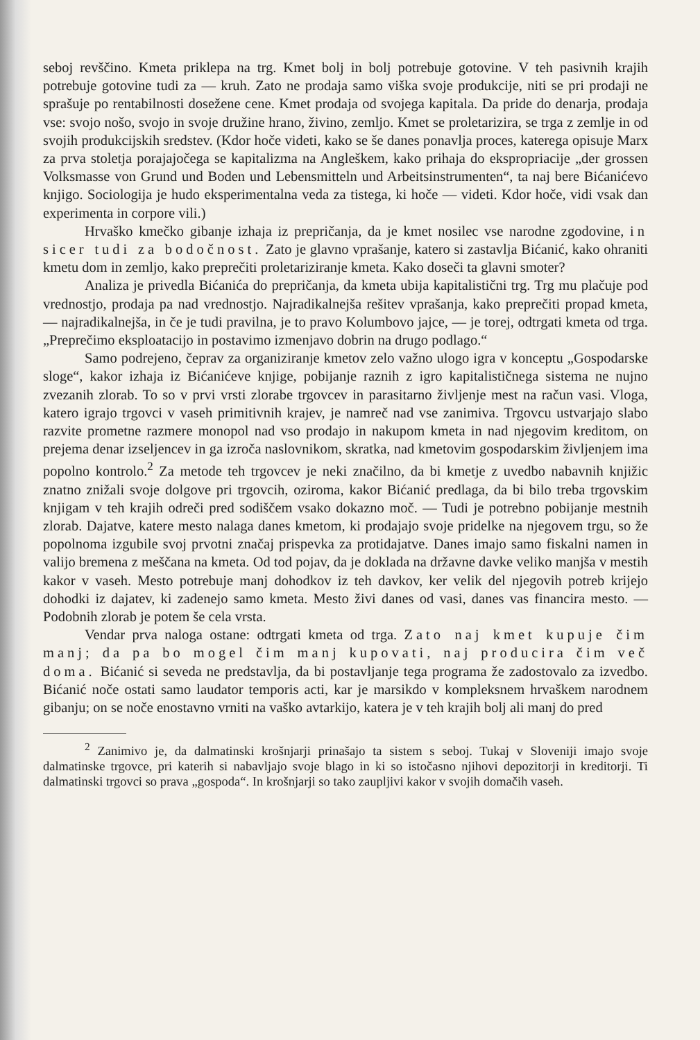seboj revščino. Kmeta priklepa na trg. Kmet bolj in bolj potrebuje gotovine. V teh pasivnih krajih potrebuje gotovine tudi za — kruh. Zato ne prodaja samo viška svoje produkcije, niti se pri prodaji ne sprašuje po rentabilnosti dosežene cene. Kmet prodaja od svojega kapitala. Da pride do denarja, prodaja vse: svojo nošo, svojo in svoje družine hrano, živino, zemljo. Kmet se proletarizira, se trga z zemlje in od svojih produkcijskih sredstev. (Kdor hoče videti, kako se še danes ponavlja proces, katerega opisuje Marx za prva stoletja porajajočega se kapitalizma na Angleškem, kako prihaja do ekspropriacije „der grossen Volksmasse von Grund und Boden und Lebensmitteln und Arbeitsinstrumenten“, ta naj bere Bićanićevo knjigo. Sociologija je hudo eksperimentalna veda za tistega, ki hoče — videti. Kdor hoče, vidi vsak dan experimenta in corpore vili.)
Hrvaško kmečko gibanje izhaja iz prepričanja, da je kmet nosilec vse narodne zgodovine, in sicer tudi za bodočnost. Zato je glavno vprašanje, katero si zastavlja Bićanić, kako ohraniti kmetu dom in zemljo, kako preprečiti proletariziranje kmeta. Kako doseči ta glavni smoter?
Analiza je privedla Bićanića do prepričanja, da kmeta ubija kapitalistični trg. Trg mu plačuje pod vrednostjo, prodaja pa nad vrednostjo. Najradikalnejša rešitev vprašanja, kako preprečiti propad kmeta, — najradikalnejša, in če je tudi pravilna, je to pravo Kolumbovo jajce, — je torej, odtrgati kmeta od trga. „Preprečimo eksploatacijo in postavimo izmenjavo dobrin na drugo podlago.“
Samo podrejeno, čeprav za organiziranje kmetov zelo važno ulogo igra v konceptu „Gospodarske sloge“, kakor izhaja iz Bićanićeve knjige, pobijanje raznih z igro kapitalističnega sistema ne nujno zvezanih zlorab. To so v prvi vrsti zlorabe trgovcev in parasitarno življenje mest na račun vasi. Vloga, katero igrajo trgovci v vaseh primitivnih krajev, je namreč nad vse zanimiva. Trgovcu ustvarjajo slabo razvite prometne razmere monopol nad vso prodajo in nakupom kmeta in nad njegovim kreditom, on prejema denar izseljencev in ga izroča naslovnikom, skratka, nad kmetovim gospodarskim življenjem ima popolno kontrolo.<sup>2</sup> Za metode teh trgovcev je neki značilno, da bi kmetje z uvedbo nabavnih knjižic znatno znižali svoje dolgove pri trgovcih, oziroma, kakor Bićanić predlaga, da bi bilo treba trgovskim knjigam v teh krajih odreči pred sodiščem vsako dokazno moč. — Tudi je potrebno pobijanje mestnih zlorab. Dajatve, katere mesto nalaga danes kmetom, ki prodajajo svoje pridelke na njegovem trgu, so že popolnoma izgubile svoj prvotni značaj prispevka za protidajatve. Danes imajo samo fiskalni namen in valijo bremena z meščana na kmeta. Od tod pojav, da je doklada na državne davke veliko manjša v mestih kakor v vaseh. Mesto potrebuje manj dohodkov iz teh davkov, ker velik del njegovih potreb krijejo dohodki iz dajatev, ki zadenejo samo kmeta. Mesto živi danes od vasi, danes vas financira mesto. — Podobnih zlorab je potem še cela vrsta.
Vendar prva naloga ostane: odtrgati kmeta od trga. Zato naj kmet kupuje čim manj; da pa bo mogel čim manj kupovati, naj producira čim več doma. Bićanić si seveda ne predstavlja, da bi postavljanje tega programa že zadostovalo za izvedbo. Bićanić noče ostati samo laudator temporis acti, kar je marsikdo v kompleksnem hrvaškem narodnem gibanju; on se noče enostavno vrniti na vaško avtarkijo, katera je v teh krajih bolj ali manj do pred
<sup>2</sup> Zanimivo je, da dalmatinski krošnjarji prinašajo ta sistem s seboj. Tukaj v Sloveniji imajo svoje dalmatinske trgovce, pri katerih si nabavljajo svoje blago in ki so istočasno njihovi depozitorji in kreditorji. Ti dalmatinski trgovci so prava „gospoda“. In krošnjarji so tako zaupljivi kakor v svojih domačih vaseh.